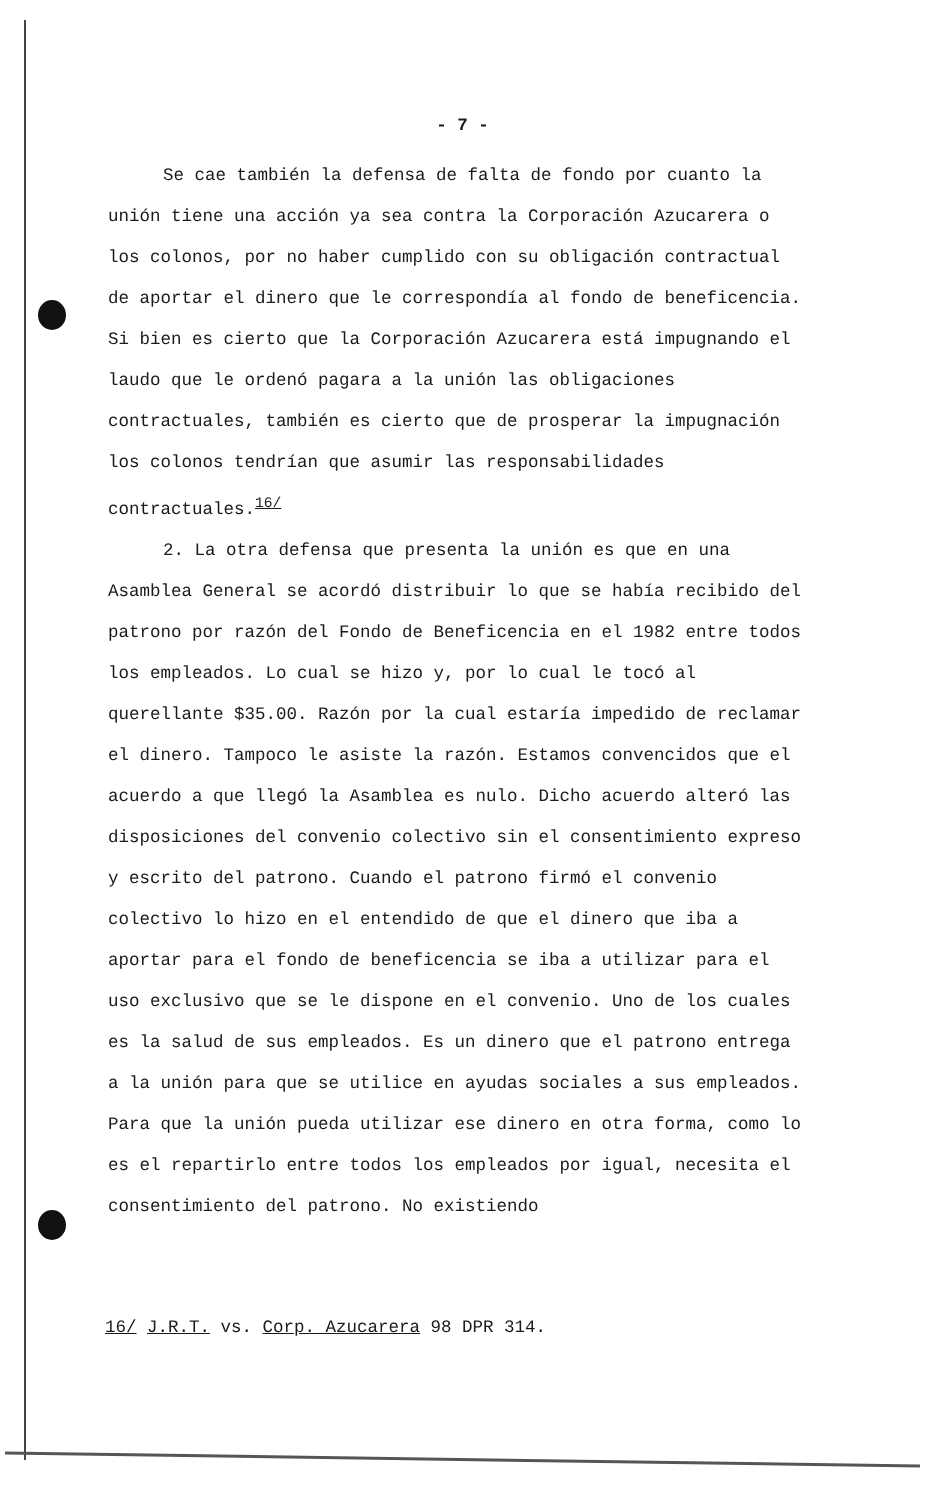- 7 -
Se cae también la defensa de falta de fondo por cuanto la unión tiene una acción ya sea contra la Corporación Azucarera o los colonos, por no haber cumplido con su obligación contractual de aportar el dinero que le correspondía al fondo de beneficencia. Si bien es cierto que la Corporación Azucarera está impugnando el laudo que le ordenó pagara a la unión las obligaciones contractuales, también es cierto que de prosperar la impugnación los colonos tendrían que asumir las responsabilidades contractuales.<sup>16/</sup>
2. La otra defensa que presenta la unión es que en una Asamblea General se acordó distribuir lo que se había recibido del patrono por razón del Fondo de Beneficencia en el 1982 entre todos los empleados. Lo cual se hizo y, por lo cual le tocó al querellante $35.00. Razón por la cual estaría impedido de reclamar el dinero. Tampoco le asiste la razón. Estamos convencidos que el acuerdo a que llegó la Asamblea es nulo. Dicho acuerdo alteró las disposiciones del convenio colectivo sin el consentimiento expreso y escrito del patrono. Cuando el patrono firmó el convenio colectivo lo hizo en el entendido de que el dinero que iba a aportar para el fondo de beneficencia se iba a utilizar para el uso exclusivo que se le dispone en el convenio. Uno de los cuales es la salud de sus empleados. Es un dinero que el patrono entrega a la unión para que se utilice en ayudas sociales a sus empleados. Para que la unión pueda utilizar ese dinero en otra forma, como lo es el repartirlo entre todos los empleados por igual, necesita el consentimiento del patrono. No existiendo
16/ J.R.T. vs. Corp. Azucarera 98 DPR 314.